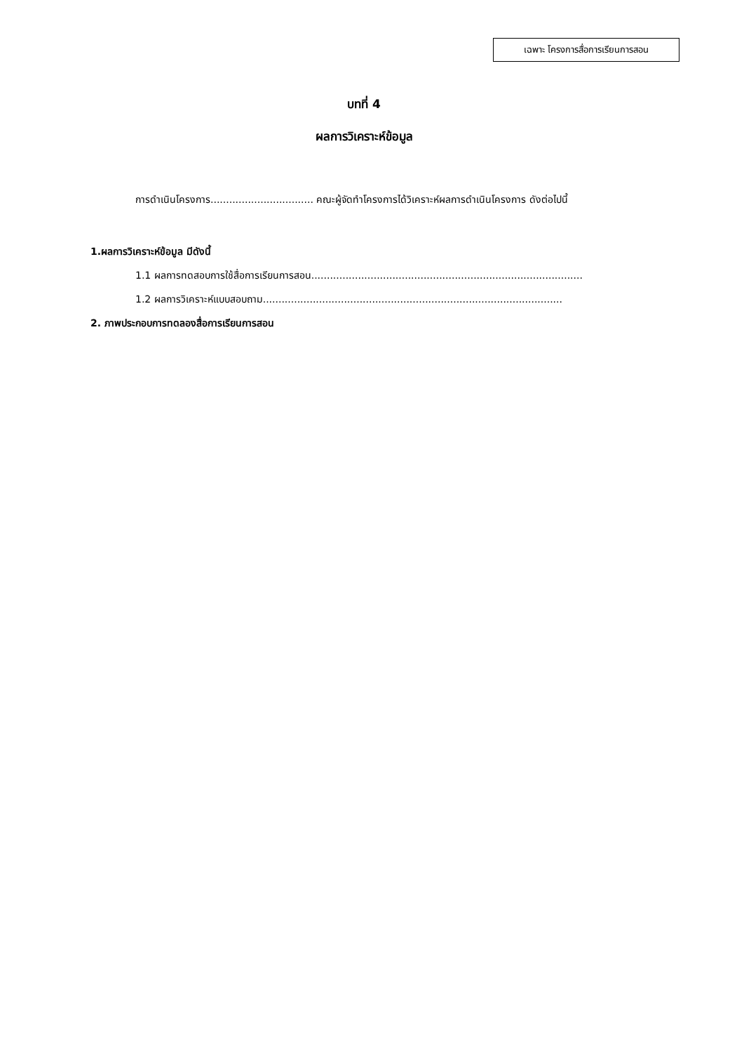เฉพาะ โครงการสื่อการเรียนการสอน
บทที่ 4
ผลการวิเคราะห์ข้อมูล
การดำเนินโครงการ................................. คณะผู้จัดทำโครงการได้วิเคราะห์ผลการดำเนินโครงการ ดังต่อไปนี้
1.ผลการวิเคราะห์ข้อมูล มีดังนี้
1.1 ผลการทดสอบการใช้สื่อการเรียนการสอน.......................................................................................
1.2 ผลการวิเคราะห์แบบสอบถาม................................................................................................
2. ภาพประกอบการทดลองสื่อการเรียนการสอน